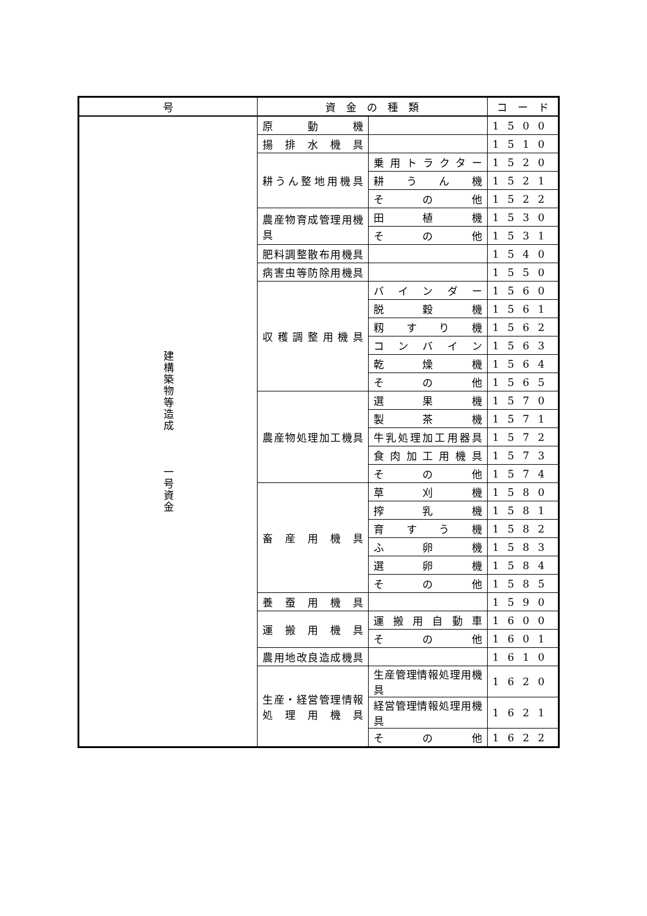| 号 | 資 金 の 種 類 | | コ ー ド |
| --- | --- | --- | --- |
| 建構築物等造成 一号資金 | 原 動 機 | | 1500 |
| | 揚排水機具 | | 1510 |
| | 耕うん整地用機具 | 乗用トラクター | 1520 |
| | | 耕うん機 | 1521 |
| | | その他 | 1522 |
| | 農産物育成管理用機具 | 田植機 | 1530 |
| | | その他 | 1531 |
| | 肥料調整散布用機具 | | 1540 |
| | 病害虫等防除用機具 | | 1550 |
| | 収穫調整用機具 | バインダー | 1560 |
| | | 脱穀機 | 1561 |
| | | 籾すり機 | 1562 |
| | | コンバイン | 1563 |
| | | 乾燥機 | 1564 |
| | | その他 | 1565 |
| | 農産物処理加工機具 | 選果機 | 1570 |
| | | 製茶機 | 1571 |
| | | 牛乳処理加工用器具 | 1572 |
| | | 食肉加工用機具 | 1573 |
| | | その他 | 1574 |
| | 畜産用機具 | 草刈機 | 1580 |
| | | 搾乳機 | 1581 |
| | | 育すう機 | 1582 |
| | | ふ卵機 | 1583 |
| | | 選卵機 | 1584 |
| | | その他 | 1585 |
| | 養蚕用機具 | | 1590 |
| | 運搬用機具 | 運搬用自動車 | 1600 |
| | | その他 | 1601 |
| | 農用地改良造成機具 | | 1610 |
| | 生産・経営管理情報 処理用機具 | 生産管理情報処理用機具 | 1620 |
| | | 経営管理情報処理用機具 | 1621 |
| | | その他 | 1622 |